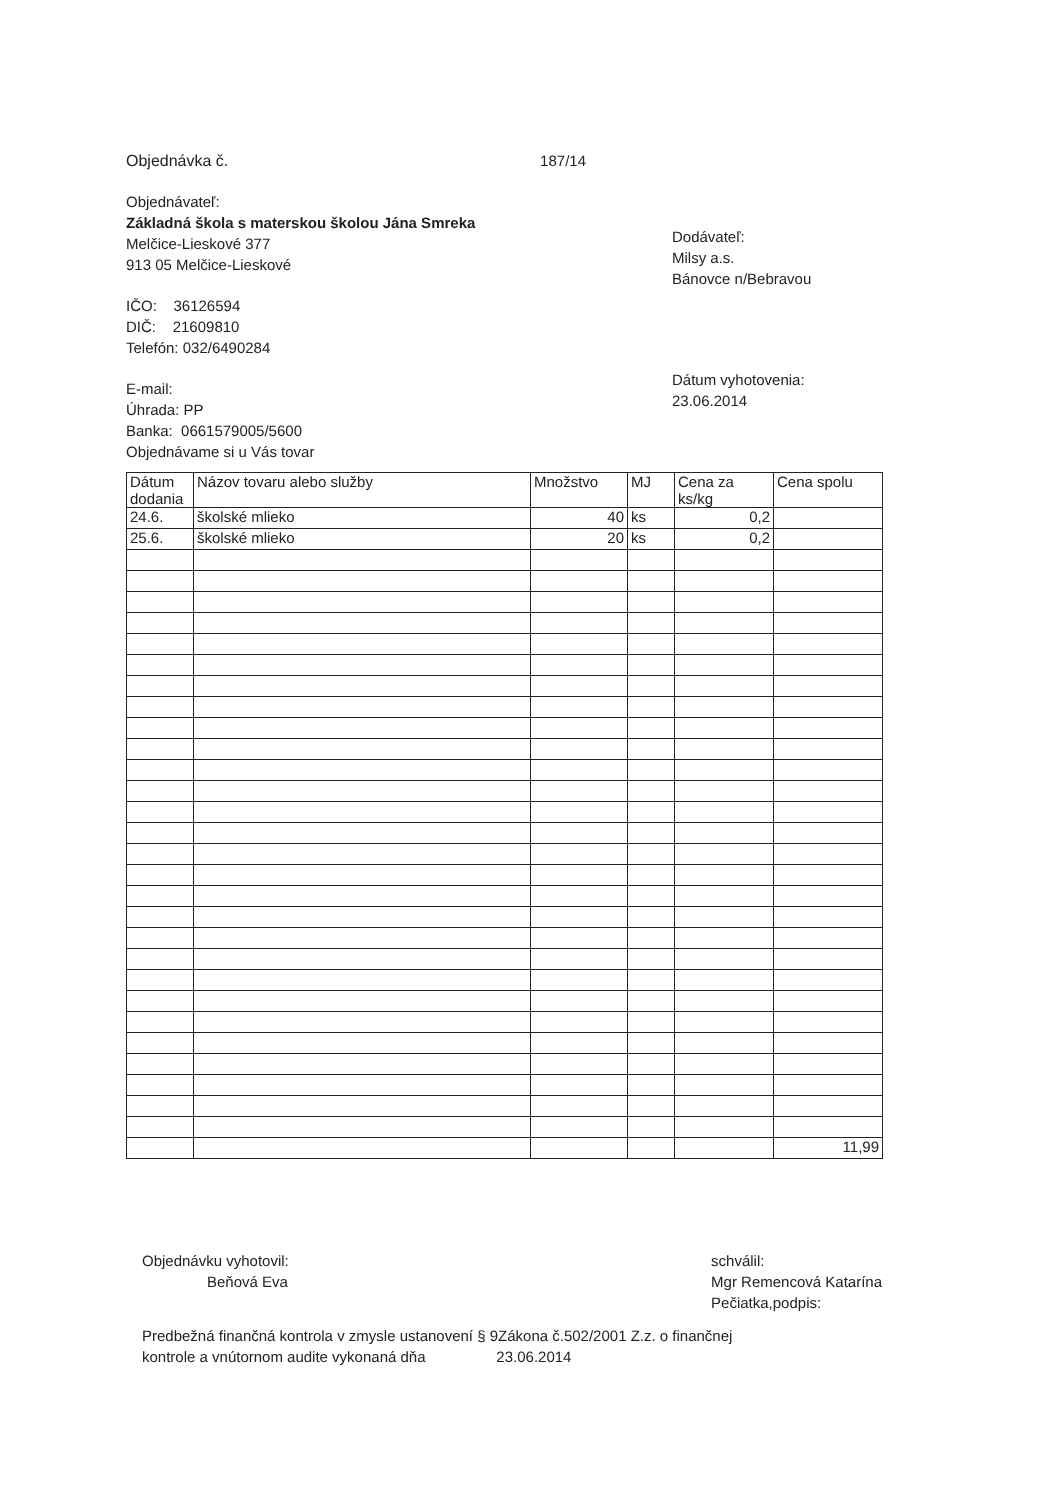Objednávka č. 187/14
Objednávateľ:
Základná škola s materskou školou Jána Smreka
Melčice-Lieskové 377
913 05 Melčice-Lieskové
IČO: 36126594
DIČ: 21609810
Telefón: 032/6490284
E-mail:
Úhrada: PP
Banka: 0661579005/5600
Objednávame si u Vás tovar
Dodávateľ:
Milsy a.s.
Bánovce n/Bebravou
Dátum vyhotovenia:
23.06.2014
| Dátum dodania | Názov tovaru alebo služby | Množstvo | MJ | Cena za ks/kg | Cena spolu |
| 24.6. | školské mlieko | 40 | ks | 0,2 | |
| 25.6. | školské mlieko | 20 | ks | 0,2 | |
| | | | | | 11,99 |
Objednávku vyhotovil:
Beňová Eva
schválil:
Mgr Remencová Katarína
Pečiatka,podpis:
Predbežná finančná kontrola v zmysle ustanovení § 9Zákona č.502/2001 Z.z. o finančnej
kontrole a vnútornom audite vykonaná dňa 23.06.2014